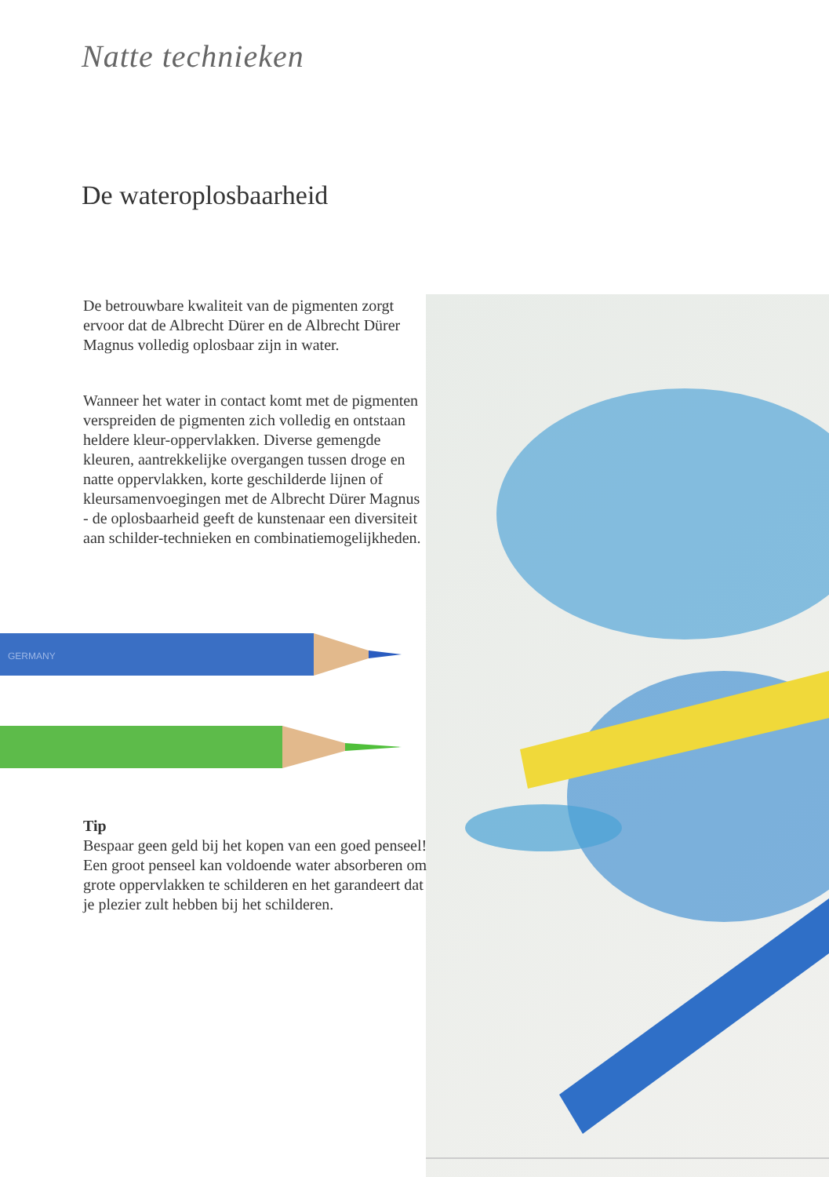Natte technieken
De wateroplosbaarheid
De betrouwbare kwaliteit van de pigmenten zorgt ervoor dat de Albrecht Dürer en de Albrecht Dürer Magnus volledig oplosbaar zijn in water.
Wanneer het water in contact komt met de pigmenten verspreiden de pigmenten zich volledig en ontstaan heldere kleur-oppervlakken. Diverse gemengde kleuren, aantrekkelijke overgangen tussen droge en natte oppervlakken, korte geschilderde lijnen of kleursamenvoegingen met de Albrecht Dürer Magnus - de oplosbaarheid geeft de kunstenaar een diversiteit aan schilder-technieken en combinatiemogelijkheden.
GERMANY
Tip
Bespaar geen geld bij het kopen van een goed penseel! Een groot penseel kan voldoende water absorberen om grote oppervlakken te schilderen en het garandeert dat je plezier zult hebben bij het schilderen.